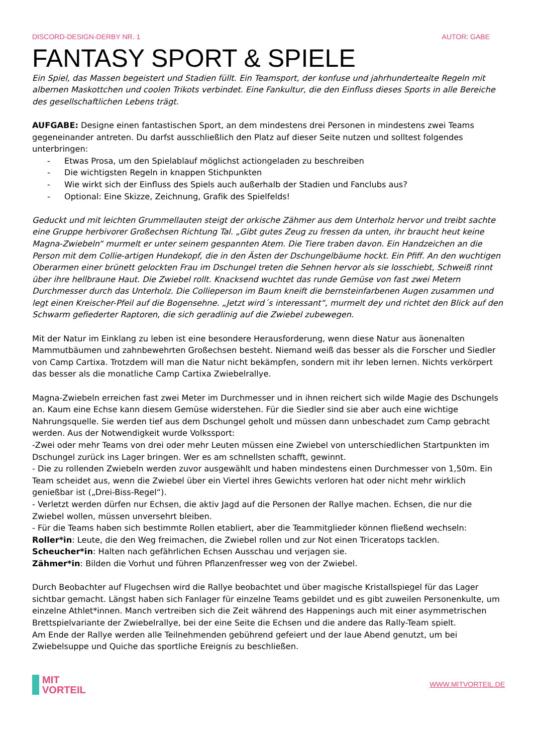DISCORD-DESIGN-DERBY NR. 1 AUTOR: GABE
FANTASY SPORT & SPIELE
Ein Spiel, das Massen begeistert und Stadien füllt. Ein Teamsport, der konfuse und jahrhundertealte Regeln mit albernen Maskottchen und coolen Trikots verbindet. Eine Fankultur, die den Einfluss dieses Sports in alle Bereiche des gesellschaftlichen Lebens trägt.
AUFGABE: Designe einen fantastischen Sport, an dem mindestens drei Personen in mindestens zwei Teams gegeneinander antreten. Du darfst ausschließlich den Platz auf dieser Seite nutzen und solltest folgendes unterbringen:
- Etwas Prosa, um den Spielablauf möglichst actiongeladen zu beschreiben
- Die wichtigsten Regeln in knappen Stichpunkten
- Wie wirkt sich der Einfluss des Spiels auch außerhalb der Stadien und Fanclubs aus?
- Optional: Eine Skizze, Zeichnung, Grafik des Spielfelds!
Geduckt und mit leichten Grummellauten steigt der orkische Zähmer aus dem Unterholz hervor und treibt sachte eine Gruppe herbivorer Großechsen Richtung Tal. „Gibt gutes Zeug zu fressen da unten, ihr braucht heut keine Magna-Zwiebeln“ murmelt er unter seinem gespannten Atem. Die Tiere traben davon. Ein Handzeichen an die Person mit dem Collie-artigen Hundekopf, die in den Ästen der Dschungelbäume hockt. Ein Pfiff. An den wuchtigen Oberarmen einer brünett gelockten Frau im Dschungel treten die Sehnen hervor als sie losschiebt, Schweiß rinnt über ihre hellbraune Haut. Die Zwiebel rollt. Knacksend wuchtet das runde Gemüse von fast zwei Metern Durchmesser durch das Unterholz. Die Collieperson im Baum kneift die bernsteinfarbenen Augen zusammen und legt einen Kreischer-Pfeil auf die Bogensehne. „Jetzt wird´s interessant“, murmelt dey und richtet den Blick auf den Schwarm gefiederter Raptoren, die sich geradlinig auf die Zwiebel zubewegen.
Mit der Natur im Einklang zu leben ist eine besondere Herausforderung, wenn diese Natur aus äonenalten Mammutbäumen und zahnbewehrten Großechsen besteht. Niemand weiß das besser als die Forscher und Siedler von Camp Cartixa. Trotzdem will man die Natur nicht bekämpfen, sondern mit ihr leben lernen. Nichts verkörpert das besser als die monatliche Camp Cartixa Zwiebelrallye.
Magna-Zwiebeln erreichen fast zwei Meter im Durchmesser und in ihnen reichert sich wilde Magie des Dschungels an. Kaum eine Echse kann diesem Gemüse widerstehen. Für die Siedler sind sie aber auch eine wichtige Nahrungsquelle. Sie werden tief aus dem Dschungel geholt und müssen dann unbeschadet zum Camp gebracht werden. Aus der Notwendigkeit wurde Volkssport:
-Zwei oder mehr Teams von drei oder mehr Leuten müssen eine Zwiebel von unterschiedlichen Startpunkten im Dschungel zurück ins Lager bringen. Wer es am schnellsten schafft, gewinnt.
- Die zu rollenden Zwiebeln werden zuvor ausgewählt und haben mindestens einen Durchmesser von 1,50m. Ein Team scheidet aus, wenn die Zwiebel über ein Viertel ihres Gewichts verloren hat oder nicht mehr wirklich genießbar ist („Drei-Biss-Regel“).
- Verletzt werden dürfen nur Echsen, die aktiv Jagd auf die Personen der Rallye machen. Echsen, die nur die Zwiebel wollen, müssen unversehrt bleiben.
- Für die Teams haben sich bestimmte Rollen etabliert, aber die Teammitglieder können fließend wechseln:
Roller*in: Leute, die den Weg freimachen, die Zwiebel rollen und zur Not einen Triceratops tacklen.
Scheucher*in: Halten nach gefährlichen Echsen Ausschau und verjagen sie.
Zähmer*in: Bilden die Vorhut und führen Pflanzenfresser weg von der Zwiebel.
Durch Beobachter auf Flugechsen wird die Rallye beobachtet und über magische Kristallspiegel für das Lager sichtbar gemacht. Längst haben sich Fanlager für einzelne Teams gebildet und es gibt zuweilen Personenkulte, um einzelne Athlet*innen. Manch vertreiben sich die Zeit während des Happenings auch mit einer asymmetrischen Brettspielvariante der Zwiebelrallye, bei der eine Seite die Echsen und die andere das Rally-Team spielt.
Am Ende der Rallye werden alle Teilnehmenden gebührend gefeiert und der laue Abend genutzt, um bei Zwiebelsuppe und Quiche das sportliche Ereignis zu beschließen.
MIT
VORTEIL
WWW.MITVORTEIL.DE